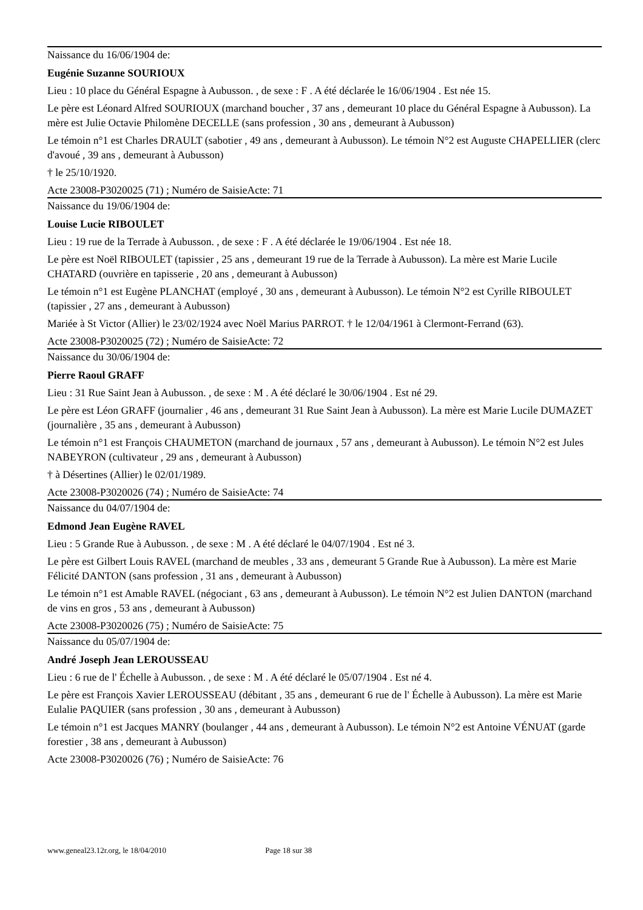Naissance du 16/06/1904 de:
Eugénie Suzanne SOURIOUX
Lieu : 10 place du Général Espagne à Aubusson. , de sexe : F . A été déclarée le 16/06/1904 . Est née 15.
Le père est Léonard Alfred SOURIOUX (marchand boucher , 37 ans , demeurant 10 place du Général Espagne à Aubusson). La mère est Julie Octavie Philomène DECELLE (sans profession , 30 ans , demeurant à Aubusson)
Le témoin n°1 est Charles DRAULT (sabotier , 49 ans , demeurant à Aubusson). Le témoin N°2 est Auguste CHAPELLIER (clerc d'avoué , 39 ans , demeurant à Aubusson)
† le 25/10/1920.
Acte 23008-P3020025 (71) ; Numéro de SaisieActe: 71
Naissance du 19/06/1904 de:
Louise Lucie RIBOULET
Lieu : 19 rue de la Terrade à Aubusson. , de sexe : F . A été déclarée le 19/06/1904 . Est née 18.
Le père est Noël RIBOULET (tapissier , 25 ans , demeurant 19 rue de la Terrade à Aubusson). La mère est Marie Lucile CHATARD (ouvrière en tapisserie , 20 ans , demeurant à Aubusson)
Le témoin n°1 est Eugène PLANCHAT (employé , 30 ans , demeurant à Aubusson). Le témoin N°2 est Cyrille RIBOULET (tapissier , 27 ans , demeurant à Aubusson)
Mariée à St Victor (Allier) le 23/02/1924 avec Noël Marius PARROT. † le 12/04/1961 à Clermont-Ferrand (63).
Acte 23008-P3020025 (72) ; Numéro de SaisieActe: 72
Naissance du 30/06/1904 de:
Pierre Raoul GRAFF
Lieu : 31 Rue Saint Jean à Aubusson. , de sexe : M . A été déclaré le 30/06/1904 . Est né 29.
Le père est Léon GRAFF (journalier , 46 ans , demeurant 31 Rue Saint Jean à Aubusson). La mère est Marie Lucile DUMAZET (journalière , 35 ans , demeurant à Aubusson)
Le témoin n°1 est François CHAUMETON (marchand de journaux , 57 ans , demeurant à Aubusson). Le témoin N°2 est Jules NABEYRON (cultivateur , 29 ans , demeurant à Aubusson)
† à Désertines (Allier) le 02/01/1989.
Acte 23008-P3020026 (74) ; Numéro de SaisieActe: 74
Naissance du 04/07/1904 de:
Edmond Jean Eugène RAVEL
Lieu : 5 Grande Rue à Aubusson. , de sexe : M . A été déclaré le 04/07/1904 . Est né 3.
Le père est Gilbert Louis RAVEL (marchand de meubles , 33 ans , demeurant 5 Grande Rue à Aubusson). La mère est Marie Félicité DANTON (sans profession , 31 ans , demeurant à Aubusson)
Le témoin n°1 est Amable RAVEL (négociant , 63 ans , demeurant à Aubusson). Le témoin N°2 est Julien DANTON (marchand de vins en gros , 53 ans , demeurant à Aubusson)
Acte 23008-P3020026 (75) ; Numéro de SaisieActe: 75
Naissance du 05/07/1904 de:
André Joseph Jean LEROUSSEAU
Lieu : 6 rue de l' Échelle à Aubusson. , de sexe : M . A été déclaré le 05/07/1904 . Est né 4.
Le père est François Xavier LEROUSSEAU (débitant , 35 ans , demeurant 6 rue de l' Échelle à Aubusson). La mère est Marie Eulalie PAQUIER (sans profession , 30 ans , demeurant à Aubusson)
Le témoin n°1 est Jacques MANRY (boulanger , 44 ans , demeurant à Aubusson). Le témoin N°2 est Antoine VÉNUAT (garde forestier , 38 ans , demeurant à Aubusson)
Acte 23008-P3020026 (76) ; Numéro de SaisieActe: 76
www.geneal23.12r.org, le 18/04/2010 Page 18 sur 38